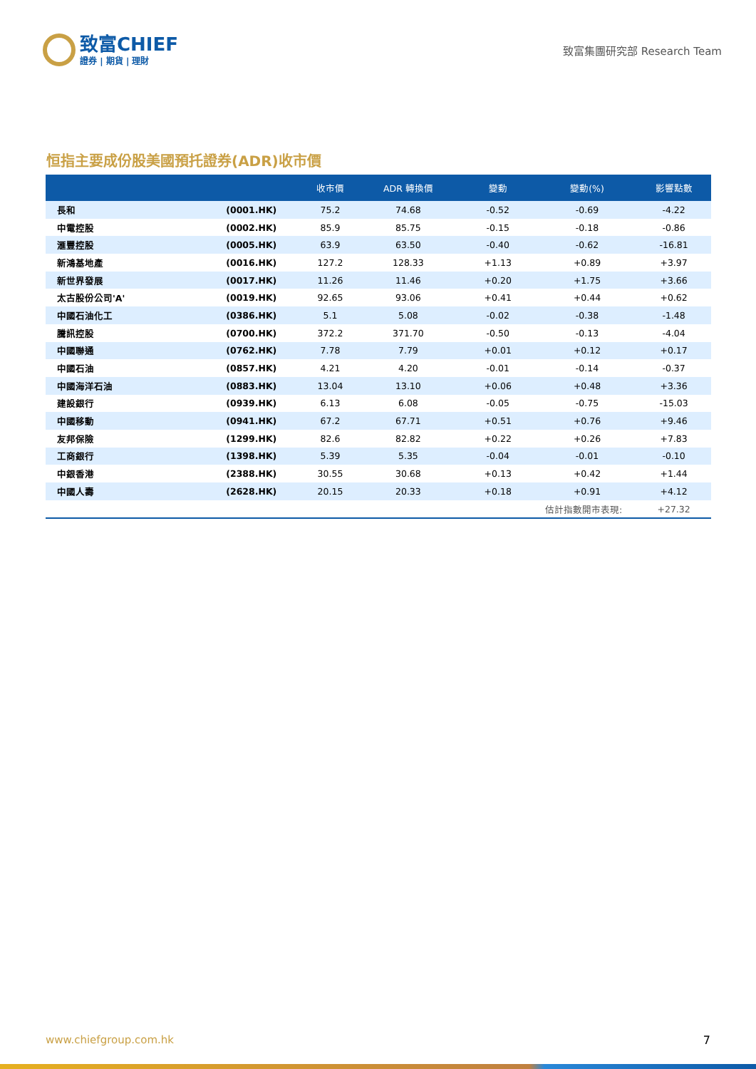致富CHIEF
證券 | 期貨 | 理財
致富集團研究部 Research Team
恒指主要成份股美國預托證券(ADR)收市價
| | | 收市價 | ADR 轉換價 | 變動 | 變動(%) | 影響點數 |
| --- | --- | --- | --- | --- | --- | --- |
| 長和 | (0001.HK) | 75.2 | 74.68 | -0.52 | -0.69 | -4.22 |
| 中電控股 | (0002.HK) | 85.9 | 85.75 | -0.15 | -0.18 | -0.86 |
| 滙豐控股 | (0005.HK) | 63.9 | 63.50 | -0.40 | -0.62 | -16.81 |
| 新鴻基地產 | (0016.HK) | 127.2 | 128.33 | +1.13 | +0.89 | +3.97 |
| 新世界發展 | (0017.HK) | 11.26 | 11.46 | +0.20 | +1.75 | +3.66 |
| 太古股份公司'A' | (0019.HK) | 92.65 | 93.06 | +0.41 | +0.44 | +0.62 |
| 中國石油化工 | (0386.HK) | 5.1 | 5.08 | -0.02 | -0.38 | -1.48 |
| 騰訊控股 | (0700.HK) | 372.2 | 371.70 | -0.50 | -0.13 | -4.04 |
| 中國聯通 | (0762.HK) | 7.78 | 7.79 | +0.01 | +0.12 | +0.17 |
| 中國石油 | (0857.HK) | 4.21 | 4.20 | -0.01 | -0.14 | -0.37 |
| 中國海洋石油 | (0883.HK) | 13.04 | 13.10 | +0.06 | +0.48 | +3.36 |
| 建設銀行 | (0939.HK) | 6.13 | 6.08 | -0.05 | -0.75 | -15.03 |
| 中國移動 | (0941.HK) | 67.2 | 67.71 | +0.51 | +0.76 | +9.46 |
| 友邦保險 | (1299.HK) | 82.6 | 82.82 | +0.22 | +0.26 | +7.83 |
| 工商銀行 | (1398.HK) | 5.39 | 5.35 | -0.04 | -0.01 | -0.10 |
| 中銀香港 | (2388.HK) | 30.55 | 30.68 | +0.13 | +0.42 | +1.44 |
| 中國人壽 | (2628.HK) | 20.15 | 20.33 | +0.18 | +0.91 | +4.12 |
| | | | | 估計指數開市表現: | | +27.32 |
www.chiefgroup.com.hk 7